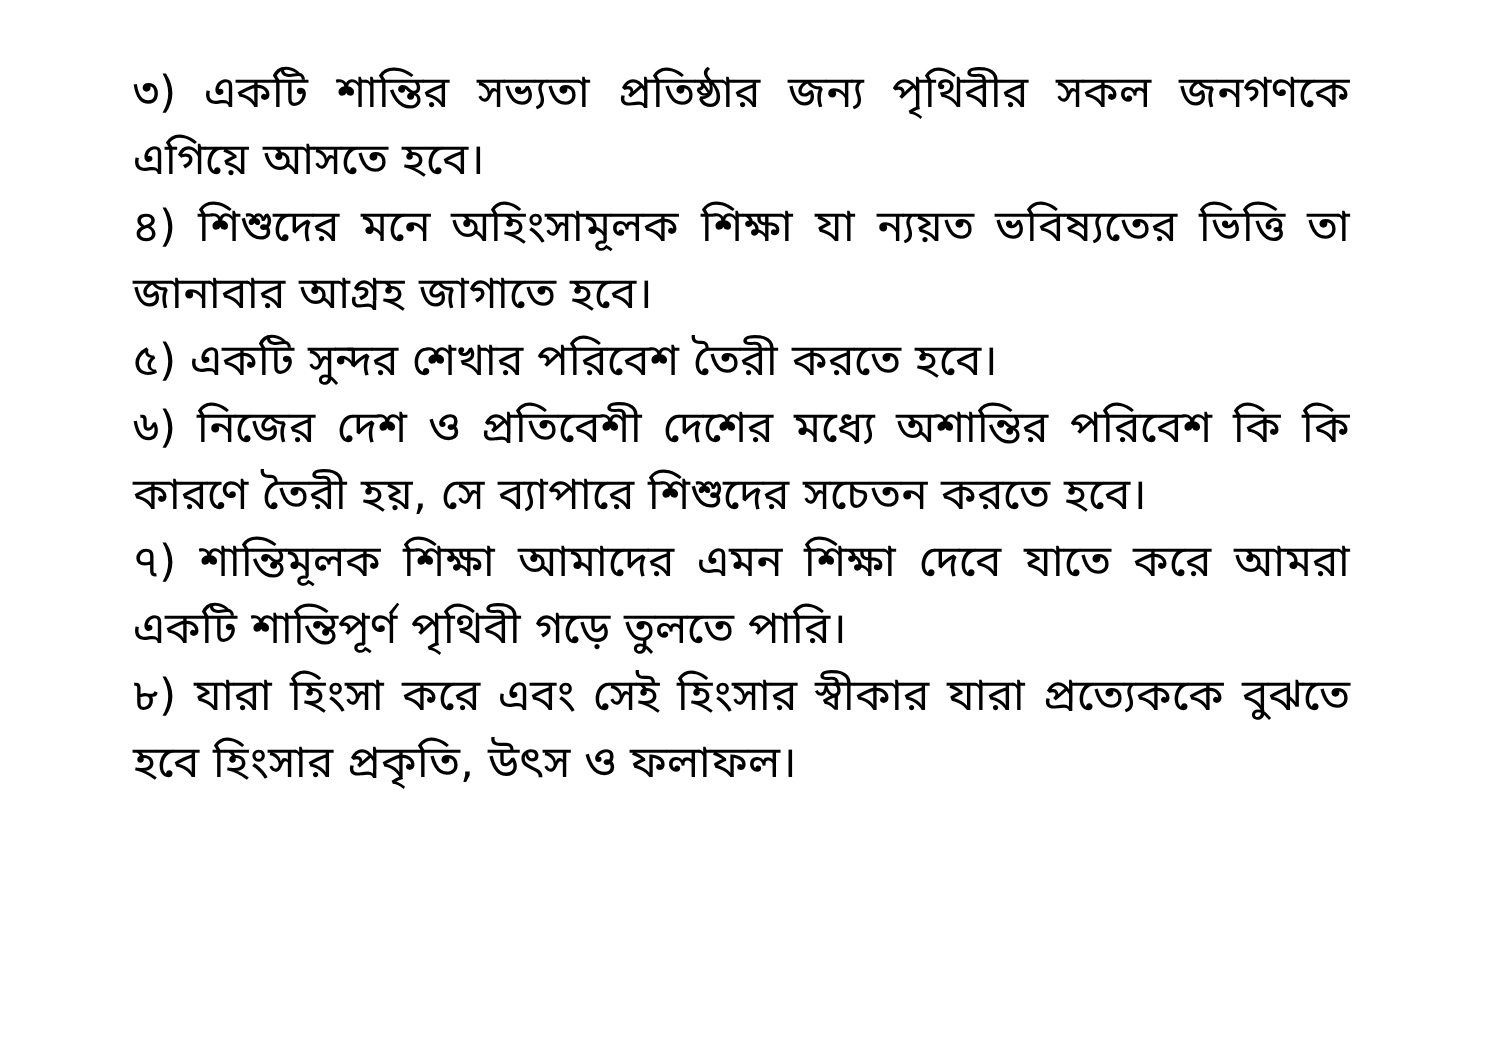৩) একটি শান্তির সভ্যতা প্রতিষ্ঠার জন্য পৃথিবীর সকল জনগণকে এগিয়ে আসতে হবে।
৪) শিশুদের মনে অহিংসামূলক শিক্ষা যা ন্যয়ত ভবিষ্যতের ভিত্তি তা জানাবার আগ্রহ জাগাতে হবে।
৫) একটি সুন্দর শেখার পরিবেশ তৈরী করতে হবে।
৬) নিজের দেশ ও প্রতিবেশী দেশের মধ্যে অশান্তির পরিবেশ কি কি কারণে তৈরী হয়, সে ব্যাপারে শিশুদের সচেতন করতে হবে।
৭) শান্তিমূলক শিক্ষা আমাদের এমন শিক্ষা দেবে যাতে করে আমরা একটি শান্তিপূর্ণ পৃথিবী গড়ে তুলতে পারি।
৮) যারা হিংসা করে এবং সেই হিংসার স্বীকার যারা প্রত্যেককে বুঝতে হবে হিংসার প্রকৃতি, উৎস ও ফলাফল।